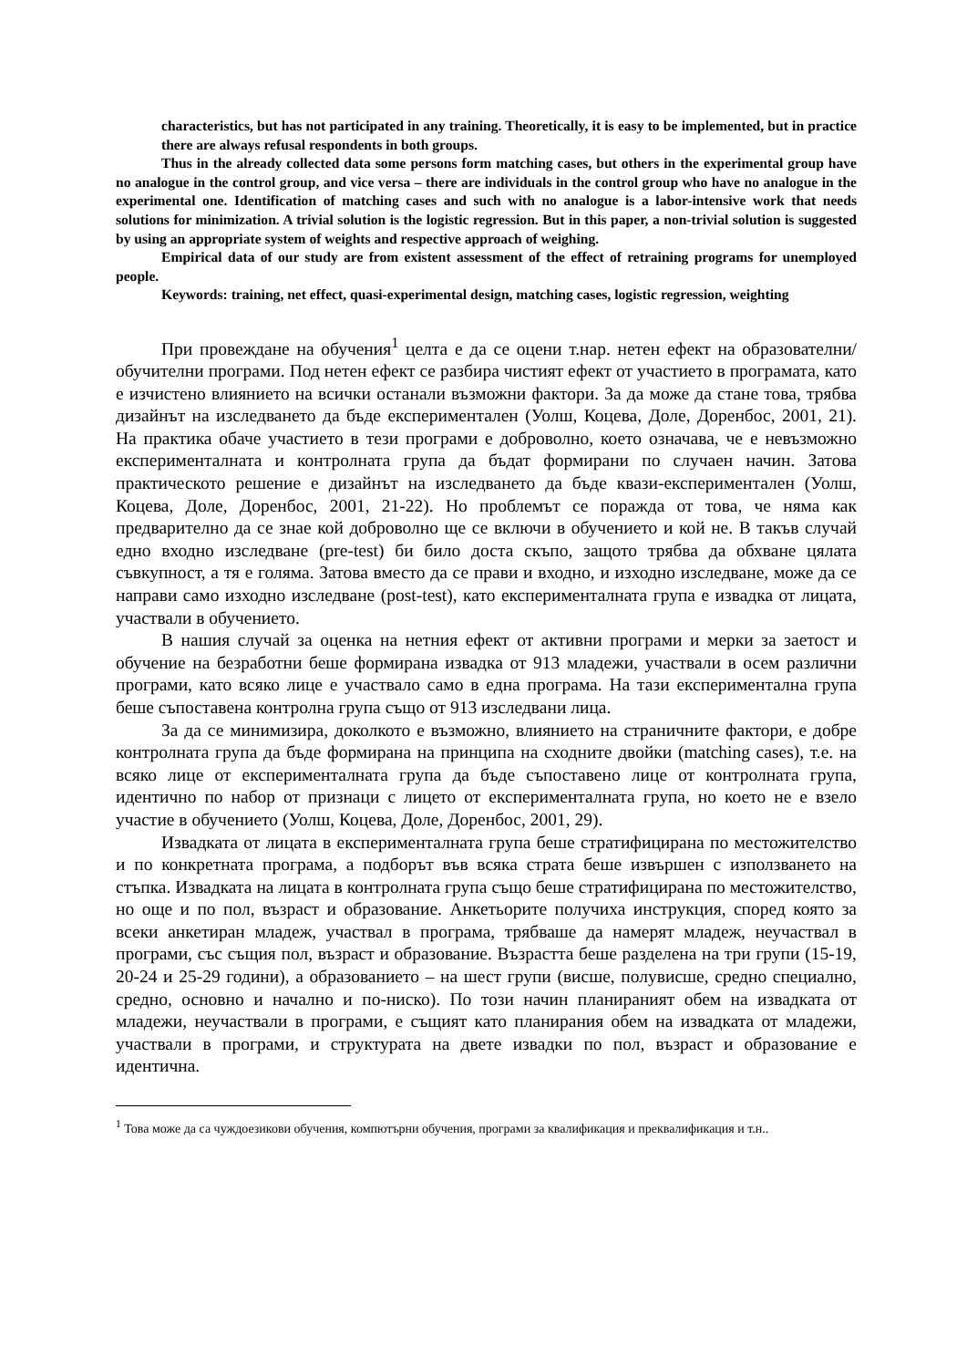characteristics, but has not participated in any training. Theoretically, it is easy to be implemented, but in practice there are always refusal respondents in both groups.
Thus in the already collected data some persons form matching cases, but others in the experimental group have no analogue in the control group, and vice versa – there are individuals in the control group who have no analogue in the experimental one. Identification of matching cases and such with no analogue is a labor-intensive work that needs solutions for minimization. A trivial solution is the logistic regression. But in this paper, a non-trivial solution is suggested by using an appropriate system of weights and respective approach of weighing.
Empirical data of our study are from existent assessment of the effect of retraining programs for unemployed people.
Keywords: training, net effect, quasi-experimental design, matching cases, logistic regression, weighting
При провеждане на обучения<sup>1</sup> целта е да се оцени т.нар. нетен ефект на образователни/обучителни програми. Под нетен ефект се разбира чистият ефект от участието в програмата, като е изчистено влиянието на всички останали възможни фактори. За да може да стане това, трябва дизайнът на изследването да бъде експериментален (Уолш, Коцева, Доле, Доренбос, 2001, 21). На практика обаче участието в тези програми е доброволно, което означава, че е невъзможно експерименталната и контролната група да бъдат формирани по случаен начин. Затова практическото решение е дизайнът на изследването да бъде квази-експериментален (Уолш, Коцева, Доле, Доренбос, 2001, 21-22). Но проблемът се поражда от това, че няма как предварително да се знае кой доброволно ще се включи в обучението и кой не. В такъв случай едно входно изследване (pre-test) би било доста скъпо, защото трябва да обхване цялата съвкупност, а тя е голяма. Затова вместо да се прави и входно, и изходно изследване, може да се направи само изходно изследване (post-test), като експерименталната група е извадка от лицата, участвали в обучението.
В нашия случай за оценка на нетния ефект от активни програми и мерки за заетост и обучение на безработни беше формирана извадка от 913 младежи, участвали в осем различни програми, като всяко лице е участвало само в една програма. На тази експериментална група беше съпоставена контролна група също от 913 изследвани лица.
За да се минимизира, доколкото е възможно, влиянието на страничните фактори, е добре контролната група да бъде формирана на принципа на сходните двойки (matching cases), т.е. на всяко лице от експерименталната група да бъде съпоставено лице от контролната група, идентично по набор от признаци с лицето от експерименталната група, но което не е взело участие в обучението (Уолш, Коцева, Доле, Доренбос, 2001, 29).
Извадката от лицата в експерименталната група беше стратифицирана по местожителство и по конкретната програма, а подборът във всяка страта беше извършен с използването на стъпка. Извадката на лицата в контролната група също беше стратифицирана по местожителство, но още и по пол, възраст и образование. Анкетьорите получиха инструкция, според която за всеки анкетиран младеж, участвал в програма, трябваше да намерят младеж, неучаствал в програми, със същия пол, възраст и образование. Възрастта беше разделена на три групи (15-19, 20-24 и 25-29 години), а образованието – на шест групи (висше, полувисше, средно специално, средно, основно и начално и по-ниско). По този начин планираният обем на извадката от младежи, неучаствали в програми, е същият като планирания обем на извадката от младежи, участвали в програми, и структурата на двете извадки по пол, възраст и образование е идентична.
<sup>1</sup> Това може да са чуждоезикови обучения, компютърни обучения, програми за квалификация и преквалификация и т.н..